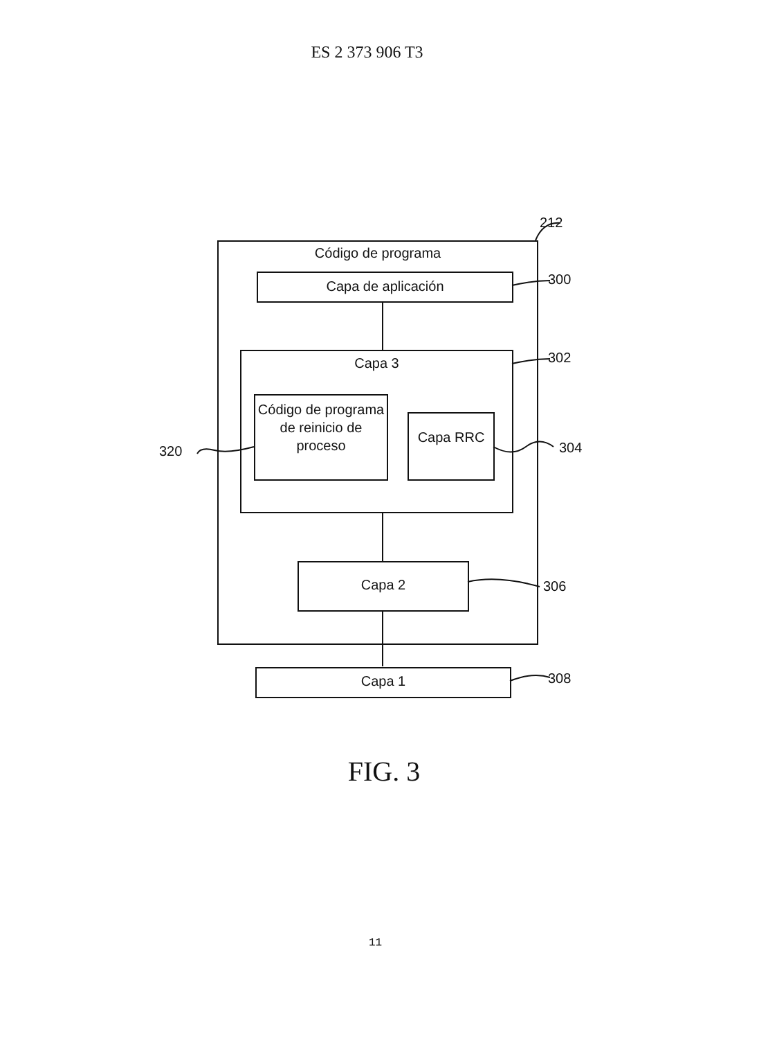ES 2 373 906 T3
Código de programa
Capa de aplicación
Capa 3
Código de programa de reinicio de proceso
Capa RRC
Capa 2
Capa 1
212
300
302
304
320
306
308
FIG. 3
11